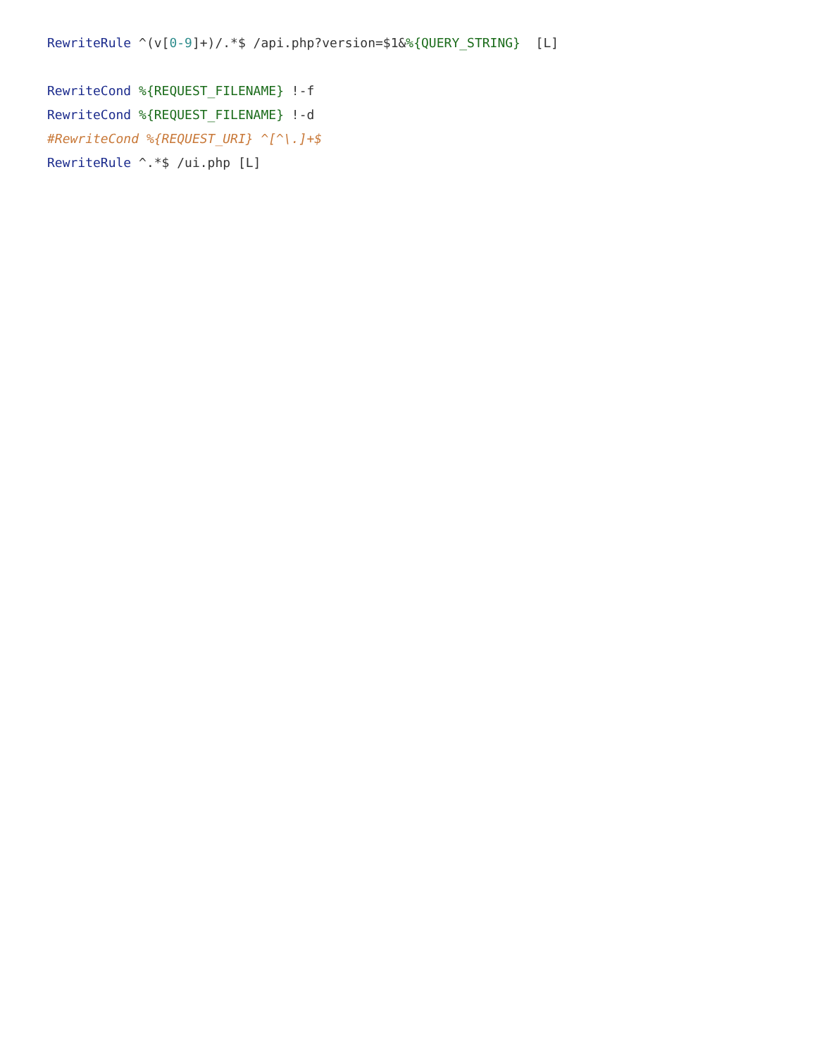RewriteRule ^(v[0-9]+)/.*$ /api.php?version=$1&%{QUERY_STRING}  [L]

RewriteCond %{REQUEST_FILENAME} !-f
RewriteCond %{REQUEST_FILENAME} !-d
#RewriteCond %{REQUEST_URI} ^[^\.]+$
RewriteRule ^.*$ /ui.php [L]